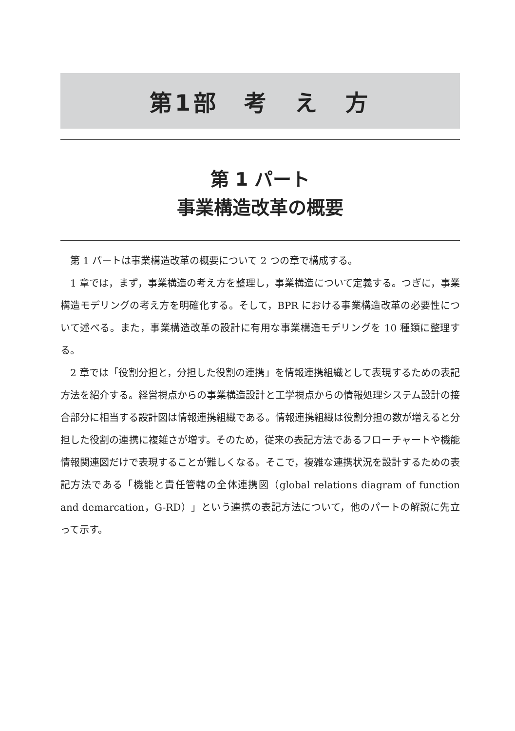第1部　考　え　方
第 1 パート
事業構造改革の概要
第 1 パートは事業構造改革の概要について 2 つの章で構成する。
1 章では，まず，事業構造の考え方を整理し，事業構造について定義する。つぎに，事業構造モデリングの考え方を明確化する。そして，BPR における事業構造改革の必要性について述べる。また，事業構造改革の設計に有用な事業構造モデリングを 10 種類に整理する。
2 章では「役割分担と，分担した役割の連携」を情報連携組織として表現するための表記方法を紹介する。経営視点からの事業構造設計と工学視点からの情報処理システム設計の接合部分に相当する設計図は情報連携組織である。情報連携組織は役割分担の数が増えると分担した役割の連携に複雑さが増す。そのため，従来の表記方法であるフローチャートや機能情報関連図だけで表現することが難しくなる。そこで，複雑な連携状況を設計するための表記方法である「機能と責任管轄の全体連携図（global relations diagram of function and demarcation，G-RD）」という連携の表記方法について，他のパートの解説に先立って示す。